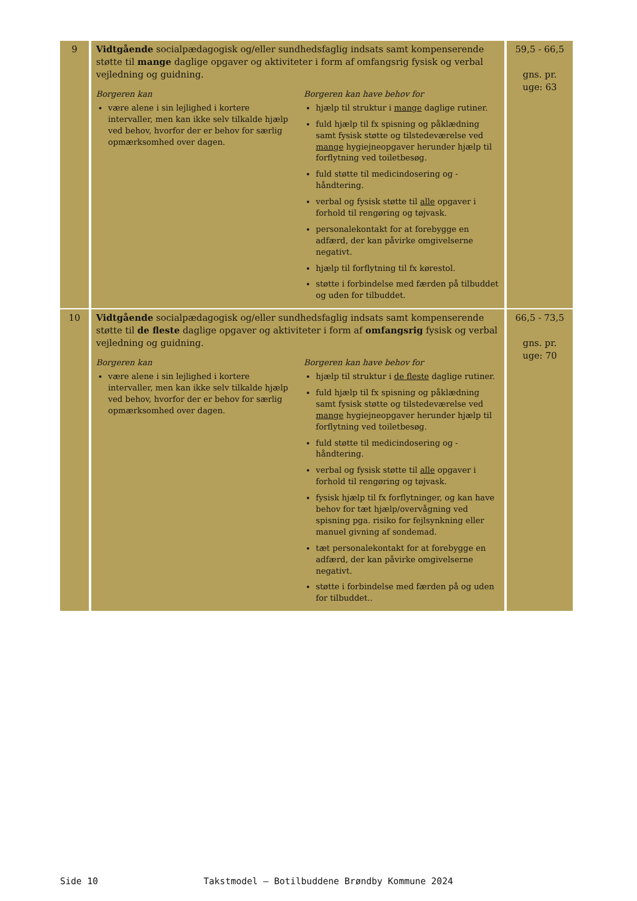| 9 | Vidtgående socialpædagogisk og/eller sundhedsfaglig indsats samt kompenserende støtte til mange daglige opgaver og aktiviteter i form af omfangsrig fysisk og verbal vejledning og guidning. Borgeren kan være alene i sin lejlighed i kortere intervaller, men kan ikke selv tilkalde hjælp ved behov, hvorfor der er behov for særlig opmærksomhed over dagen. Borgeren kan have behov for hjælp til struktur i mange daglige rutiner. fuld hjælp til fx spisning og påklædning samt fysisk støtte og tilstedeværelse ved mange hygiejneopgaver herunder hjælp til forflytning ved toiletbesøg. fuld støtte til medicindosering og -håndtering. verbal og fysisk støtte til alle opgaver i forhold til rengøring og tøjvask. personalekontakt for at forebygge en adfærd, der kan påvirke omgivelserne negativt. hjælp til forflytning til fx kørestol. støtte i forbindelse med færden på tilbuddet og uden for tilbuddet. | 59,5 - 66,5 gns. pr. uge: 63 |
| 10 | Vidtgående socialpædagogisk og/eller sundhedsfaglig indsats samt kompenserende støtte til de fleste daglige opgaver og aktiviteter i form af omfangsrig fysisk og verbal vejledning og guidning. Borgeren kan være alene i sin lejlighed i kortere intervaller, men kan ikke selv tilkalde hjælp ved behov, hvorfor der er behov for særlig opmærksomhed over dagen. Borgeren kan have behov for hjælp til struktur i de fleste daglige rutiner. fuld hjælp til fx spisning og påklædning samt fysisk støtte og tilstedeværelse ved mange hygiejneopgaver herunder hjælp til forflytning ved toiletbesøg. fuld støtte til medicindosering og -håndtering. verbal og fysisk støtte til alle opgaver i forhold til rengøring og tøjvask. fysisk hjælp til fx forflytninger, og kan have behov for tæt hjælp/overvågning ved spisning pga. risiko for fejlsynkning eller manuel givning af sondemad. tæt personalekontakt for at forebygge en adfærd, der kan påvirke omgivelserne negativt. støtte i forbindelse med færden på og uden for tilbuddet.. | 66,5 - 73,5 gns. pr. uge: 70 |
Side 10 Takstmodel – Botilbuddene Brøndby Kommune 2024